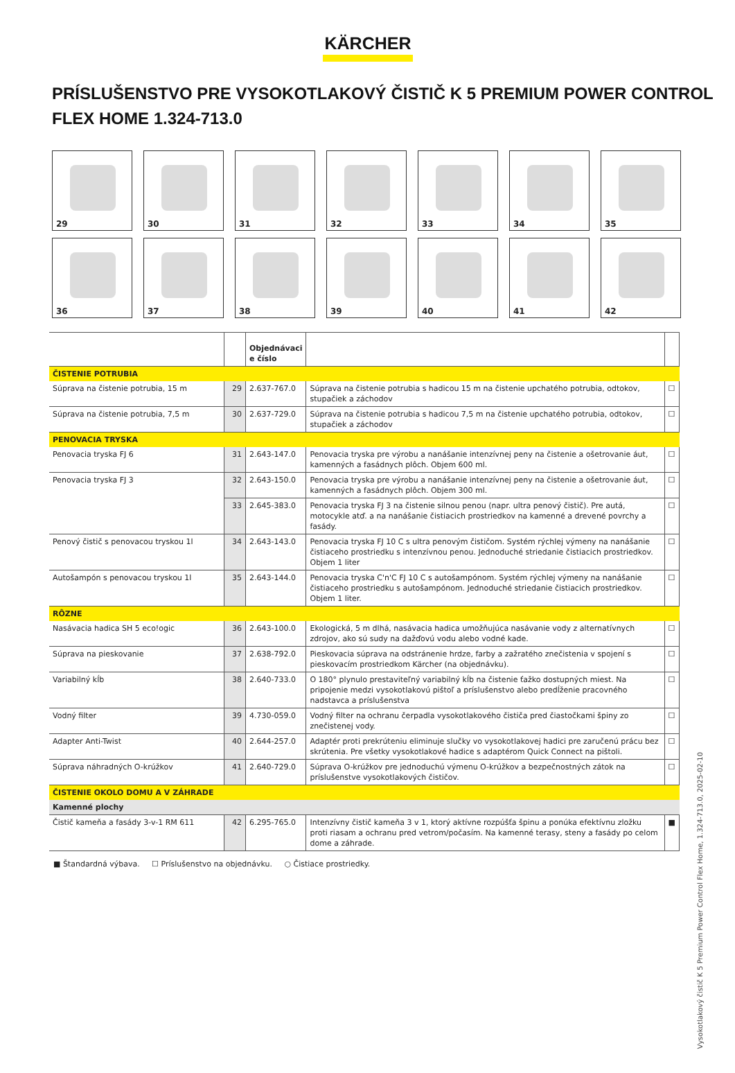KÄRCHER
PRÍSLUŠENSTVO PRE VYSOKOTLAKOVÝ ČISTIČ K 5 PREMIUM POWER CONTROL FLEX HOME 1.324-713.0
29
30
31
32
33
34
35
36
37
38
39
40
41
42
| | | Objednávaci e číslo | | |
| --- | --- | --- | --- | --- |
| ČISTENIE POTRUBIA | | | | |
| Súprava na čistenie potrubia, 15 m | 29 | 2.637-767.0 | Súprava na čistenie potrubia s hadicou 15 m na čistenie upchatého potrubia, odtokov, stupačiek a záchodov | ☐ |
| Súprava na čistenie potrubia, 7,5 m | 30 | 2.637-729.0 | Súprava na čistenie potrubia s hadicou 7,5 m na čistenie upchatého potrubia, odtokov, stupačiek a záchodov | ☐ |
| PENOVACIA TRYSKA | | | | |
| Penovacia tryska FJ 6 | 31 | 2.643-147.0 | Penovacia tryska pre výrobu a nanášanie intenzívnej peny na čistenie a ošetrovanie áut, kamenných a fasádnych plôch. Objem 600 ml. | ☐ |
| Penovacia tryska FJ 3 | 32 | 2.643-150.0 | Penovacia tryska pre výrobu a nanášanie intenzívnej peny na čistenie a ošetrovanie áut, kamenných a fasádnych plôch. Objem 300 ml. | ☐ |
| | 33 | 2.645-383.0 | Penovacia tryska FJ 3 na čistenie silnou penou (napr. ultra penový čistič). Pre autá, motocykle atď. a na nanášanie čistiacich prostriedkov na kamenné a drevené povrchy a fasády. | ☐ |
| Penový čistič s penovacou tryskou 1l | 34 | 2.643-143.0 | Penovacia tryska FJ 10 C s ultra penovým čističom. Systém rýchlej výmeny na nanášanie čistiaceho prostriedku s intenzívnou penou. Jednoduché striedanie čistiacich prostriedkov. Objem 1 liter | ☐ |
| Autošampón s penovacou tryskou 1l | 35 | 2.643-144.0 | Penovacia tryska C'n'C FJ 10 C s autošampónom. Systém rýchlej výmeny na nanášanie čistiaceho prostriedku s autošampónom. Jednoduché striedanie čistiacich prostriedkov. Objem 1 liter. | ☐ |
| RÔZNE | | | | |
| Nasávacia hadica SH 5 eco!ogic | 36 | 2.643-100.0 | Ekologická, 5 m dlhá, nasávacia hadica umožňujúca nasávanie vody z alternatívnych zdrojov, ako sú sudy na dažďovú vodu alebo vodné kade. | ☐ |
| Súprava na pieskovanie | 37 | 2.638-792.0 | Pieskovacia súprava na odstránenie hrdze, farby a zažratého znečistenia v spojení s pieskovacím prostriedkom Kärcher (na objednávku). | ☐ |
| Variabilný kĺb | 38 | 2.640-733.0 | O 180° plynulo prestaviteľný variabilný kĺb na čistenie ťažko dostupných miest. Na pripojenie medzi vysokotlakovú pištoľ a príslušenstvo alebo predĺženie pracovného nadstavca a príslušenstva | ☐ |
| Vodný filter | 39 | 4.730-059.0 | Vodný filter na ochranu čerpadla vysokotlakového čističa pred čiastočkami špiny zo znečistenej vody. | ☐ |
| Adapter Anti-Twist | 40 | 2.644-257.0 | Adaptér proti prekrúteniu eliminuje slučky vo vysokotlakovej hadici pre zaručenú prácu bez skrútenia. Pre všetky vysokotlakové hadice s adaptérom Quick Connect na pištoli. | ☐ |
| Súprava náhradných O-krúžkov | 41 | 2.640-729.0 | Súprava O-krúžkov pre jednoduchú výmenu O-krúžkov a bezpečnostných zátok na príslušenstve vysokotlakových čističov. | ☐ |
| ČISTENIE OKOLO DOMU A V ZÁHRADE | | | | |
| Kamenné plochy | | | | |
| Čistič kameňa a fasády 3-v-1 RM 611 | 42 | 6.295-765.0 | Intenzívny čistič kameňa 3 v 1, ktorý aktívne rozpúšťa špinu a ponúka efektívnu zložku proti riasam a ochranu pred vetrom/počasím. Na kamenné terasy, steny a fasády po celom dome a záhrade. | ■ |
■ Štandardná výbava. ☐ Príslušenstvo na objednávku. ○ Čistiace prostriedky.
Vysokotlakový čistič K 5 Premium Power Control Flex Home, 1.324-713.0, 2025-02-10